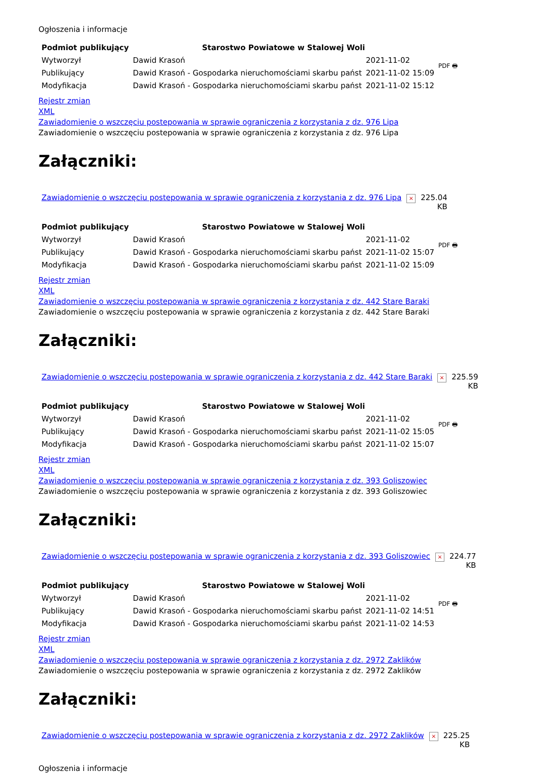Ogłoszenia i informacje
| Podmiot publikujący | Starostwo Powiatowe w Stalowej Woli | | PDF 🖶 |
| Wytworzył | Dawid Krasoń | 2021-11-02 | |
| Publikujący | Dawid Krasoń - Gospodarka nieruchomościami skarbu państ | 2021-11-02 15:09 | |
| Modyfikacja | Dawid Krasoń - Gospodarka nieruchomościami skarbu państ | 2021-11-02 15:12 | |
Rejestr zmian
XML
Zawiadomienie o wszczęciu postepowania w sprawie ograniczenia z korzystania z dz. 976 Lipa
Zawiadomienie o wszczęciu postepowania w sprawie ograniczenia z korzystania z dz. 976 Lipa
Załączniki:
| Zawiadomienie o wszczęciu postepowania w sprawie ograniczenia z korzystania z dz. 976 Lipa | × | 225.04 KB |
| Podmiot publikujący | Starostwo Powiatowe w Stalowej Woli | | PDF 🖶 |
| Wytworzył | Dawid Krasoń | 2021-11-02 | |
| Publikujący | Dawid Krasoń - Gospodarka nieruchomościami skarbu państ | 2021-11-02 15:07 | |
| Modyfikacja | Dawid Krasoń - Gospodarka nieruchomościami skarbu państ | 2021-11-02 15:09 | |
Rejestr zmian
XML
Zawiadomienie o wszczęciu postepowania w sprawie ograniczenia z korzystania z dz. 442 Stare Baraki
Zawiadomienie o wszczęciu postepowania w sprawie ograniczenia z korzystania z dz. 442 Stare Baraki
Załączniki:
| Zawiadomienie o wszczęciu postepowania w sprawie ograniczenia z korzystania z dz. 442 Stare Baraki | × | 225.59 KB |
| Podmiot publikujący | Starostwo Powiatowe w Stalowej Woli | | PDF 🖶 |
| Wytworzył | Dawid Krasoń | 2021-11-02 | |
| Publikujący | Dawid Krasoń - Gospodarka nieruchomościami skarbu państ | 2021-11-02 15:05 | |
| Modyfikacja | Dawid Krasoń - Gospodarka nieruchomościami skarbu państ | 2021-11-02 15:07 | |
Rejestr zmian
XML
Zawiadomienie o wszczęciu postepowania w sprawie ograniczenia z korzystania z dz. 393 Goliszowiec
Zawiadomienie o wszczęciu postepowania w sprawie ograniczenia z korzystania z dz. 393 Goliszowiec
Załączniki:
| Zawiadomienie o wszczęciu postepowania w sprawie ograniczenia z korzystania z dz. 393 Goliszowiec | × | 224.77 KB |
| Podmiot publikujący | Starostwo Powiatowe w Stalowej Woli | | PDF 🖶 |
| Wytworzył | Dawid Krasoń | 2021-11-02 | |
| Publikujący | Dawid Krasoń - Gospodarka nieruchomościami skarbu państ | 2021-11-02 14:51 | |
| Modyfikacja | Dawid Krasoń - Gospodarka nieruchomościami skarbu państ | 2021-11-02 14:53 | |
Rejestr zmian
XML
Zawiadomienie o wszczęciu postepowania w sprawie ograniczenia z korzystania z dz. 2972 Zaklików
Zawiadomienie o wszczęciu postepowania w sprawie ograniczenia z korzystania z dz. 2972 Zaklików
Załączniki:
| Zawiadomienie o wszczęciu postepowania w sprawie ograniczenia z korzystania z dz. 2972 Zaklików | × | 225.25 KB |
Ogłoszenia i informacje